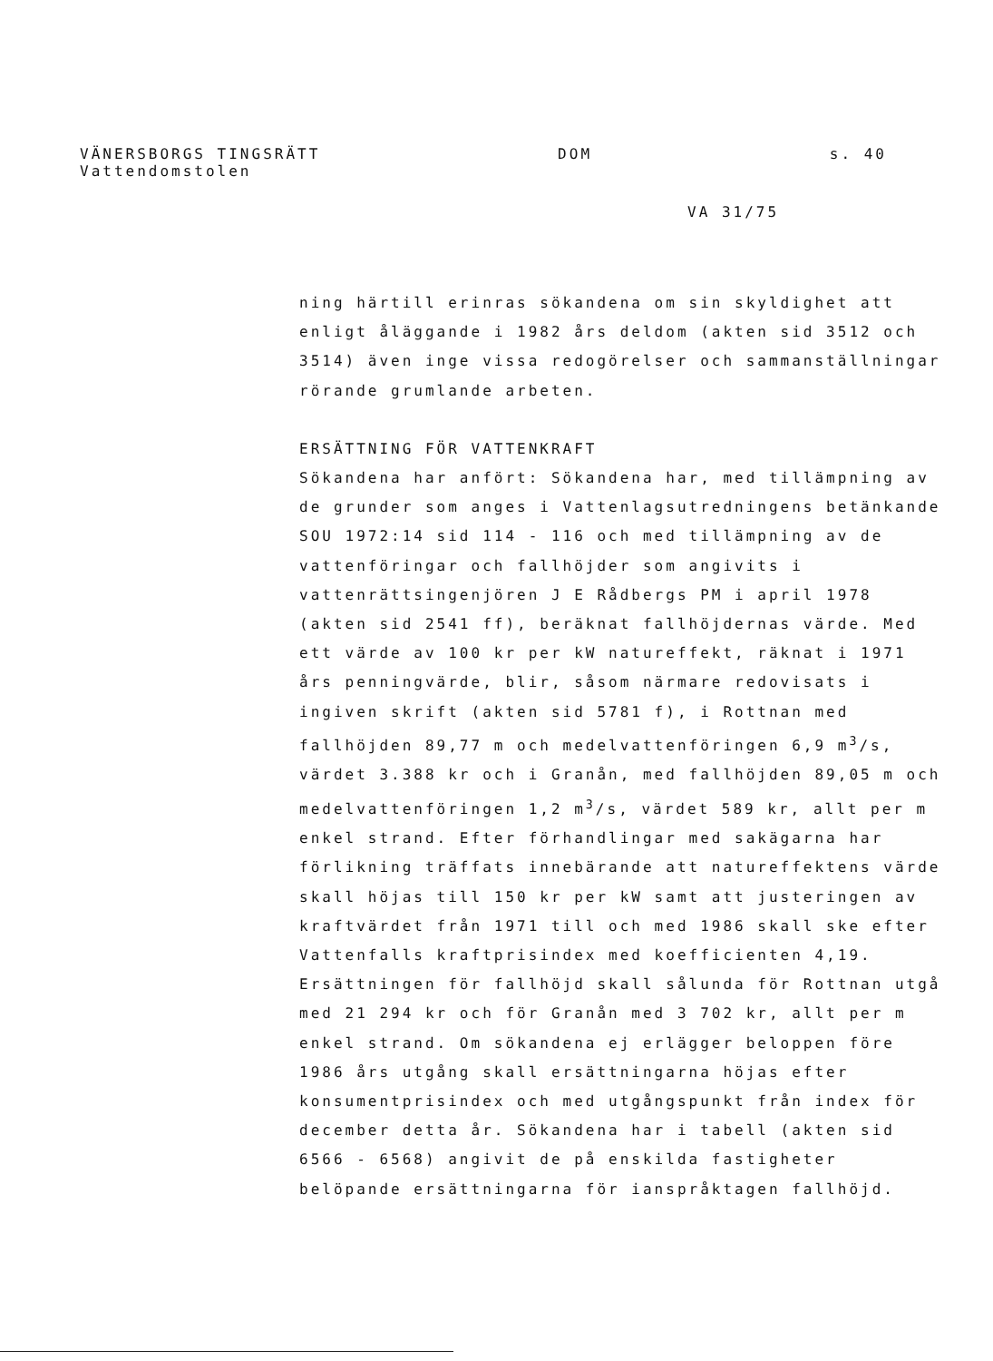VÄNERSBORGS TINGSRÄTT DOM s. 40
Vattendomstolen
VA 31/75
ning härtill erinras sökandena om sin skyldighet att enligt åläggande i 1982 års deldom (akten sid 3512 och 3514) även inge vissa redogörelser och sammanställningar rörande grumlande arbeten.
ERSÄTTNING FÖR VATTENKRAFT
Sökandena har anfört: Sökandena har, med tillämpning av de grunder som anges i Vattenlagsutredningens betänkande SOU 1972:14 sid 114 - 116 och med tillämpning av de vattenföringar och fallhöjder som angivits i vattenrättsingenjören J E Rådbergs PM i april 1978 (akten sid 2541 ff), beräknat fallhöjdernas värde. Med ett värde av 100 kr per kW natureffekt, räknat i 1971 års penningvärde, blir, såsom närmare redovisats i ingiven skrift (akten sid 5781 f), i Rottnan med fallhöjden 89,77 m och medelvattenföringen 6,9 m<sup>3</sup>/s, värdet 3.388 kr och i Granån, med fallhöjden 89,05 m och medelvattenföringen 1,2 m<sup>3</sup>/s, värdet 589 kr, allt per m enkel strand. Efter förhandlingar med sakägarna har förlikning träffats innebärande att natureffektens värde skall höjas till 150 kr per kW samt att justeringen av kraftvärdet från 1971 till och med 1986 skall ske efter Vattenfalls kraftprisindex med koefficienten 4,19. Ersättningen för fallhöjd skall sålunda för Rottnan utgå med 21 294 kr och för Granån med 3 702 kr, allt per m enkel strand. Om sökandena ej erlägger beloppen före 1986 års utgång skall ersättningarna höjas efter konsumentprisindex och med utgångspunkt från index för december detta år. Sökandena har i tabell (akten sid 6566 - 6568) angivit de på enskilda fastigheter belöpande ersättningarna för ianspråktagen fallhöjd.